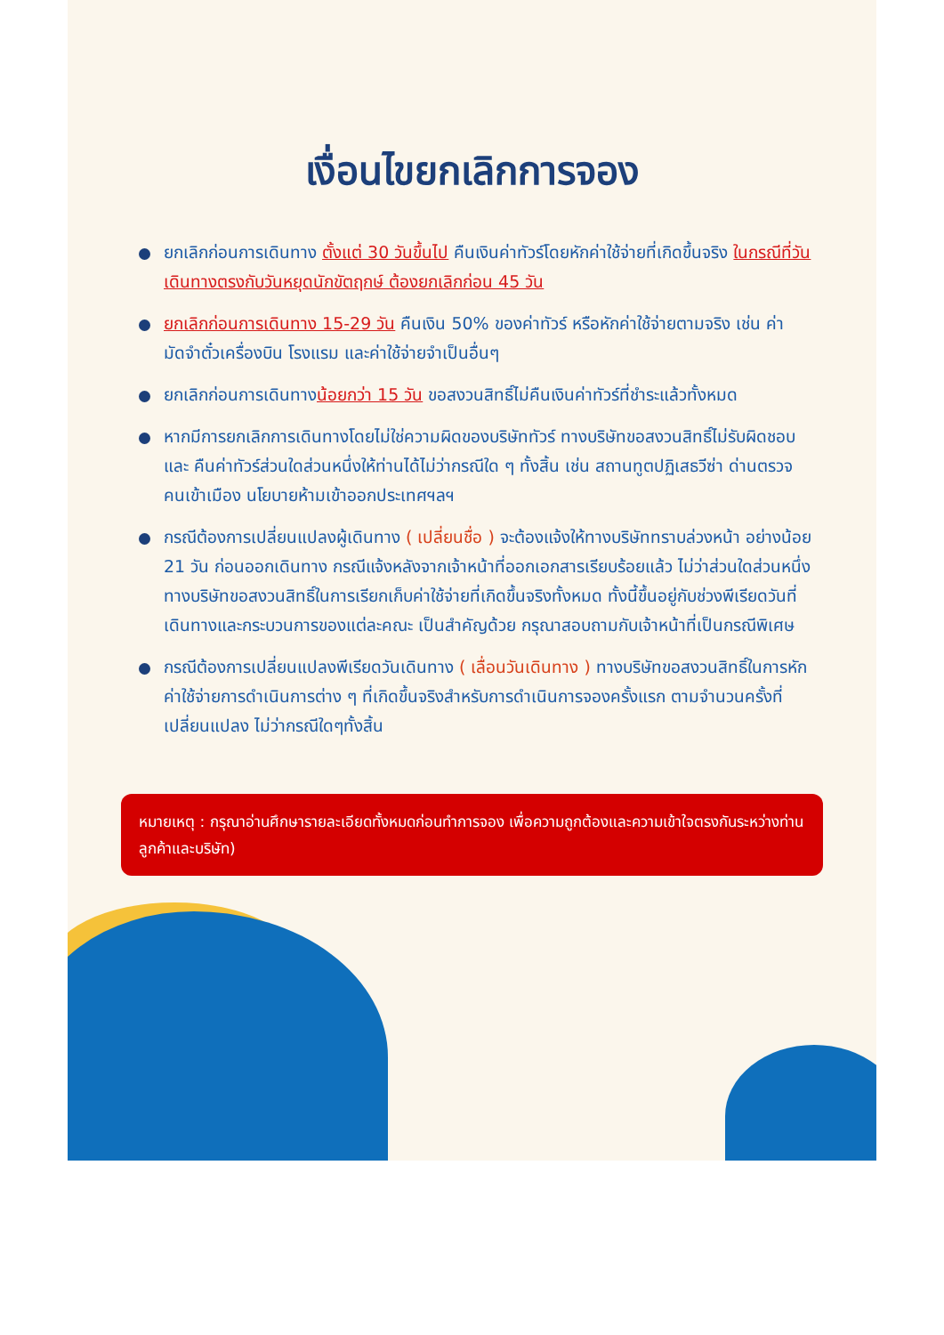เงื่อนไขยกเลิกการจอง
ยกเลิกก่อนการเดินทาง ตั้งแต่ 30 วันขึ้นไป คืนเงินค่าทัวร์โดยหักค่าใช้จ่ายที่เกิดขึ้นจริง ในกรณีที่วันเดินทางตรงกับวันหยุดนักขัตฤกษ์ ต้องยกเลิกก่อน 45 วัน
ยกเลิกก่อนการเดินทาง 15-29 วัน คืนเงิน 50% ของค่าทัวร์ หรือหักค่าใช้จ่ายตามจริง เช่น ค่ามัดจำตั๋วเครื่องบิน โรงแรม และค่าใช้จ่ายจำเป็นอื่นๆ
ยกเลิกก่อนการเดินทางน้อยกว่า 15 วัน ขอสงวนสิทธิ์ไม่คืนเงินค่าทัวร์ที่ชำระแล้วทั้งหมด
หากมีการยกเลิกการเดินทางโดยไม่ใช่ความผิดของบริษัททัวร์ ทางบริษัทขอสงวนสิทธิ์ไม่รับผิดชอบ และ คืนค่าทัวร์ส่วนใดส่วนหนึ่งให้ท่านได้ไม่ว่ากรณีใด ๆ ทั้งสิ้น เช่น สถานทูตปฏิเสธวีซ่า ด่านตรวจคนเข้าเมือง นโยบายห้ามเข้าออกประเทศฯลฯ
กรณีต้องการเปลี่ยนแปลงผู้เดินทาง ( เปลี่ยนชื่อ ) จะต้องแจ้งให้ทางบริษัททราบล่วงหน้า อย่างน้อย 21 วัน ก่อนออกเดินทาง กรณีแจ้งหลังจากเจ้าหน้าที่ออกเอกสารเรียบร้อยแล้ว ไม่ว่าส่วนใดส่วนหนึ่ง ทางบริษัทขอสงวนสิทธิ์ในการเรียกเก็บค่าใช้จ่ายที่เกิดขึ้นจริงทั้งหมด ทั้งนี้ขึ้นอยู่กับช่วงพีเรียดวันที่เดินทางและกระบวนการของแต่ละคณะ เป็นสำคัญด้วย กรุณาสอบถามกับเจ้าหน้าที่เป็นกรณีพิเศษ
กรณีต้องการเปลี่ยนแปลงพีเรียดวันเดินทาง ( เลื่อนวันเดินทาง ) ทางบริษัทขอสงวนสิทธิ์ในการหักค่าใช้จ่ายการดำเนินการต่าง ๆ ที่เกิดขึ้นจริงสำหรับการดำเนินการจองครั้งแรก ตามจำนวนครั้งที่เปลี่ยนแปลง ไม่ว่ากรณีใดๆทั้งสิ้น
หมายเหตุ : กรุณาอ่านศึกษารายละเอียดทั้งหมดก่อนทำการจอง เพื่อความถูกต้องและความเข้าใจตรงกันระหว่างท่านลูกค้าและบริษัท)